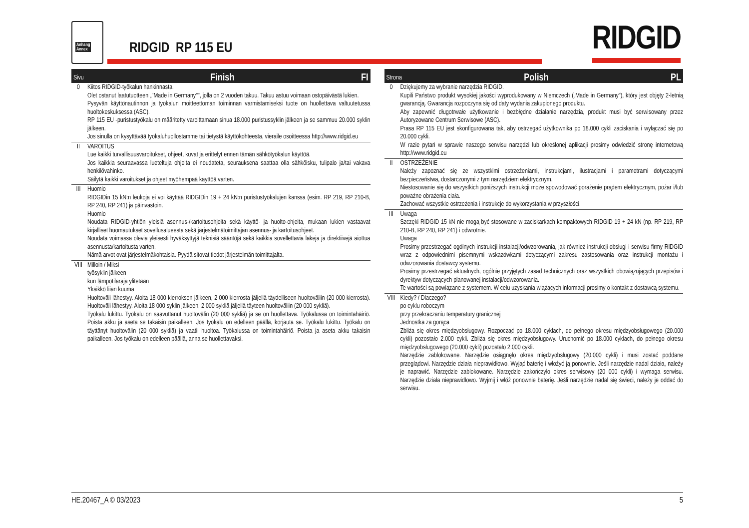Anhang
Annex
RIDGID RP 115 EU RIDGID
Sivu Finish FI
| 0 | Kiitos RIDGID-työkalun hankinnasta. Olet ostanut laatutuotteen „"Made in Germany"", jolla on 2 vuoden takuu. Takuu astuu voimaan ostopäivästä lukien. Pysyvän käyttönautinnon ja työkalun moitteettoman toiminnan varmistamiseksi tuote on huollettava valtuutetussa huoltokeskuksessa (ASC). RP 115 EU -puristustyökalu on määritetty varoittamaan sinua 18.000 puristussyklin jälkeen ja se sammuu 20.000 syklin jälkeen. Jos sinulla on kysyttävää työkaluhuollostamme tai tietystä käyttökohteesta, vieraile osoitteessa http://www.ridgid.eu |
| II | VAROITUS Lue kaikki turvallisuusvaroitukset, ohjeet, kuvat ja erittelyt ennen tämän sähkötyökalun käyttöä. Jos kaikkia seuraavassa lueteltuja ohjeita ei noudateta, seurauksena saattaa olla sähköisku, tulipalo ja/tai vakava henkilövahinko. Säilytä kaikki varoitukset ja ohjeet myöhempää käyttöä varten. |
| III | Huomio RIDGIDin 15 kN:n leukoja ei voi käyttää RIDGIDin 19 + 24 kN:n puristustyökalujen kanssa (esim. RP 219, RP 210-B, RP 240, RP 241) ja päinvastoin. Huomio Noudata RIDGID-yhtiön yleisiä asennus-/kartoitusohjeita sekä käyttö- ja huolto-ohjeita, mukaan lukien vastaavat kirjalliset huomautukset sovellusalueesta sekä järjestelmätoimittajan asennus- ja kartoitusohjeet. Noudata voimassa olevia yleisesti hyväksyttyjä teknisiä sääntöjä sekä kaikkia sovellettavia lakeja ja direktiivejä aiottua asennusta/kartoitusta varten. Nämä arvot ovat järjestelmäkohtaisia. Pyydä sitovat tiedot järjestelmän toimittajalta. |
| VIII | Milloin / Miksi työsyklin jälkeen kun lämpötilaraja ylitetään Yksikkö liian kuuma Huoltoväli lähestyy. Aloita 18 000 kierroksen jälkeen, 2 000 kierrosta jäljellä täydelliseen huoltoväliin (20 000 kierrosta). Huoltoväli lähestyy. Aloita 18 000 syklin jälkeen, 2 000 sykliä jäljellä täyteen huoltoväliin (20 000 sykliä). Työkalu lukittu. Työkalu on saavuttanut huoltovälin (20 000 sykliä) ja se on huollettava. Työkalussa on toimintahäiriö. Poista akku ja aseta se takaisin paikalleen. Jos työkalu on edelleen päällä, korjauta se. Työkalu lukittu. Työkalu on täyttänyt huoltovälin (20 000 sykliä) ja vaatii huoltoa. Työkalussa on toimintahäiriö. Poista ja aseta akku takaisin paikalleen. Jos työkalu on edelleen päällä, anna se huollettavaksi. |
Strona Polish PL
| 0 | Dziękujemy za wybranie narzędzia RIDGID. Kupili Państwo produkt wysokiej jakości wyprodukowany w Niemczech („Made in Germany"), który jest objęty 2-letnią gwarancją. Gwarancja rozpoczyna się od daty wydania zakupionego produktu. Aby zapewnić długotrwałe użytkowanie i bezbłędne działanie narzędzia, produkt musi być serwisowany przez Autoryzowane Centrum Serwisowe (ASC). Prasa RP 115 EU jest skonfigurowana tak, aby ostrzegać użytkownika po 18.000 cykli zaciskania i wyłączać się po 20.000 cykli. W razie pytań w sprawie naszego serwisu narzędzi lub określonej aplikacji prosimy odwiedzić stronę internetową http://www.ridgid.eu |
| II | OSTRZEŻENIE Należy zapoznać się ze wszystkimi ostrzeżeniami, instrukcjami, ilustracjami i parametrami dotyczącymi bezpieczeństwa, dostarczonymi z tym narzędziem elektrycznym. Niestosowanie się do wszystkich poniższych instrukcji może spowodować porażenie prądem elektrycznym, pożar i/lub poważne obrażenia ciała. Zachować wszystkie ostrzeżenia i instrukcje do wykorzystania w przyszłości. |
| III | Uwaga Szczęki RIDGID 15 kN nie mogą być stosowane w zaciskarkach kompaktowych RIDGID 19 + 24 kN (np. RP 219, RP 210-B, RP 240, RP 241) i odwrotnie. Uwaga Prosimy przestrzegać ogólnych instrukcji instalacji/odwzorowania, jak również instrukcji obsługi i serwisu firmy RIDGID wraz z odpowiednimi pisemnymi wskazówkami dotyczącymi zakresu zastosowania oraz instrukcji montażu i odwzorowania dostawcy systemu. Prosimy przestrzegać aktualnych, ogólnie przyjętych zasad technicznych oraz wszystkich obowiązujących przepisów i dyrektyw dotyczących planowanej instalacji/odwzorowania. Te wartości są powiązane z systemem. W celu uzyskania wiążących informacji prosimy o kontakt z dostawcą systemu. |
| VIII | Kiedy? / Dlaczego? po cyklu roboczym przy przekraczaniu temperatury granicznej Jednostka za gorąca Zbliża się okres międzyobsługowy. Rozpocząć po 18.000 cyklach, do pełnego okresu międzyobsługowego (20.000 cykli) pozostało 2.000 cykli. Zbliża się okres międzyobsługowy. Uruchomić po 18.000 cyklach, do pełnego okresu międzyobsługowego (20.000 cykli) pozostało 2.000 cykli. Narzędzie zablokowane. Narzędzie osiągnęło okres międzyobsługowy (20.000 cykli) i musi zostać poddane przeglądowi. Narzędzie działa nieprawidłowo. Wyjąć baterię i włożyć ją ponownie. Jeśli narzędzie nadal działa, należy je naprawić. Narzędzie zablokowane. Narzędzie zakończyło okres serwisowy (20 000 cykli) i wymaga serwisu. Narzędzie działa nieprawidłowo. Wyjmij i włóż ponownie baterię. Jeśli narzędzie nadal się świeci, należy je oddać do serwisu. |
HE.20467_A © 03/2023 5